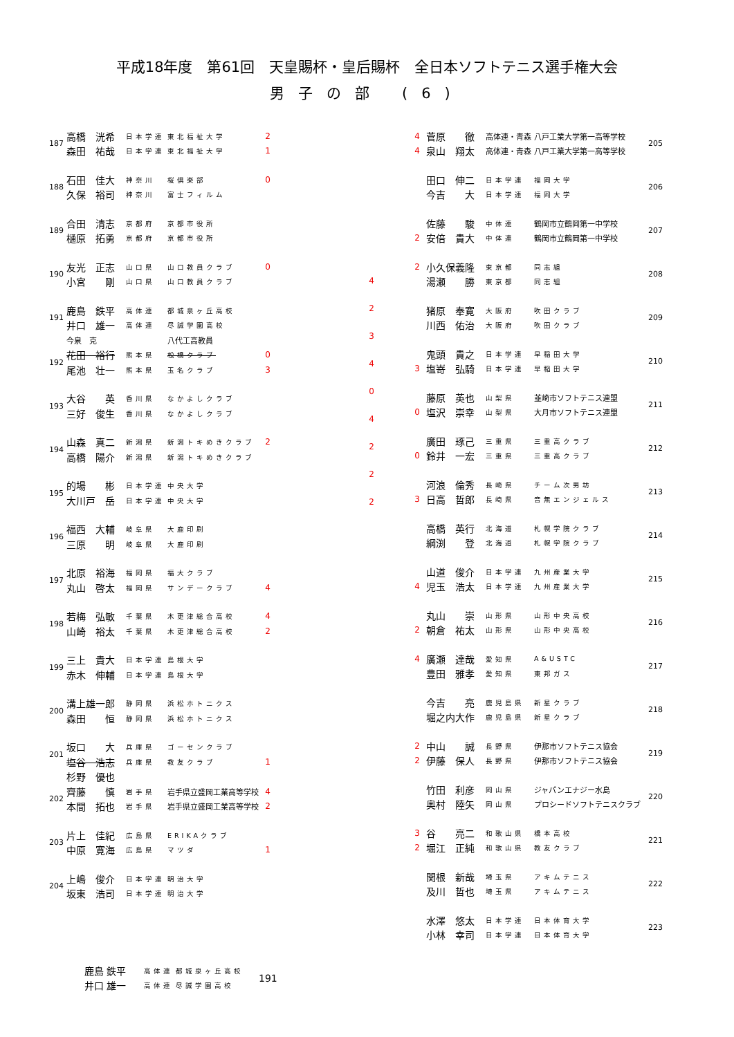平成18年度　第61回　天皇賜杯・皇后賜杯　全日本ソフトテニス選手権大会
男子の部 (6)
| 187 | 高橋 洸希 | 日本学連 | 東北福祉大学 | 2 |
| | 森田 祐哉 | 日本学連 | 東北福祉大学 | 1 |
| 188 | 石田 佳大 | 神奈川 | 桜倶楽部 | 0 |
| | 久保 裕司 | 神奈川 | 富士フィルム | |
| 189 | 合田 清志 | 京都府 | 京都市役所 | |
| | 樋原 拓勇 | 京都府 | 京都市役所 | |
| 190 | 友光 正志 | 山口県 | 山口教員クラブ | 0 |
| | 小宮 剛 | 山口県 | 山口教員クラブ | |
| 191 | 鹿島 鉄平 | 高体連 | 都城泉ヶ丘高校 | |
| | 井口 雄一 | 高体連 | 尽誠学園高校 | |
| | 今泉 克 | | 八代工高教員 | |
| 192 | 花田 裕行 | 熊本県 | 松橋クラブ | 0 |
| | 尾池 壮一 | 熊本県 | 玉名クラブ | 3 |
| 193 | 大谷 英 | 香川県 | なかよしクラブ | |
| | 三好 俊生 | 香川県 | なかよしクラブ | |
| 194 | 山森 真二 | 新潟県 | 新潟トキめきクラブ | 2 |
| | 高橋 陽介 | 新潟県 | 新潟トキめきクラブ | |
| 195 | 的場 彬 | 日本学連 | 中央大学 | |
| | 大川戸 岳 | 日本学連 | 中央大学 | |
| 196 | 福西 大輔 | 岐阜県 | 大鹿印刷 | |
| | 三原 明 | 岐阜県 | 大鹿印刷 | |
| 197 | 北原 裕海 | 福岡県 | 福大クラブ | |
| | 丸山 啓太 | 福岡県 | サンデークラブ | 4 |
| 198 | 若梅 弘敏 | 千葉県 | 木更津総合高校 | 4 |
| | 山崎 裕太 | 千葉県 | 木更津総合高校 | 2 |
| 199 | 三上 貴大 | 日本学連 | 島根大学 | |
| | 赤木 伸輔 | 日本学連 | 島根大学 | |
| 200 | 溝上雄一郎 | 静岡県 | 浜松ホトニクス | |
| | 森田 恒 | 静岡県 | 浜松ホトニクス | |
| 201 | 坂口 大 | 兵庫県 | ゴーセンクラブ | |
| | 塩谷 浩志 | 兵庫県 | 教友クラブ | 1 |
| | 杉野 優也 | | | |
| 202 | 齊藤 慎 | 岩手県 | 岩手県立盛岡工業高等学校 | 4 |
| | 本間 拓也 | 岩手県 | 岩手県立盛岡工業高等学校 | 2 |
| 203 | 片上 佳紀 | 広島県 | ERIKAクラブ | |
| | 中原 寛海 | 広島県 | マツダ | 1 |
| 204 | 上嶋 俊介 | 日本学連 | 明治大学 | |
| | 坂東 浩司 | 日本学連 | 明治大学 | |
4
2
3
4
0
4
2
2
2
| 4 | 菅原 徹 | 高体連・青森 | 八戸工業大学第一高等学校 | 205 |
| 4 | 泉山 翔太 | 高体連・青森 | 八戸工業大学第一高等学校 | |
| | 田口 伸二 | 日本学連 | 福岡大学 | 206 |
| | 今吉 大 | 日本学連 | 福岡大学 | |
| | 佐藤 駿 | 中体連 | 鶴岡市立鶴岡第一中学校 | 207 |
| 2 | 安倍 貴大 | 中体連 | 鶴岡市立鶴岡第一中学校 | |
| 2 | 小久保義隆 | 東京都 | 同志組 | 208 |
| | 湯瀬 勝 | 東京都 | 同志組 | |
| | 猪原 奉寛 | 大阪府 | 吹田クラブ | 209 |
| | 川西 佑治 | 大阪府 | 吹田クラブ | |
| | 鬼頭 貴之 | 日本学連 | 早稲田大学 | 210 |
| 3 | 塩嵜 弘騎 | 日本学連 | 早稲田大学 | |
| | 藤原 英也 | 山梨県 | 韮崎市ソフトテニス連盟 | 211 |
| 0 | 塩沢 崇幸 | 山梨県 | 大月市ソフトテニス連盟 | |
| | 廣田 琢己 | 三重県 | 三重高クラブ | 212 |
| 0 | 鈴井 一宏 | 三重県 | 三重高クラブ | |
| | 河浪 倫秀 | 長崎県 | チーム次男坊 | 213 |
| 3 | 日高 哲郎 | 長崎県 | 音無エンジェルス | |
| | 高橋 英行 | 北海道 | 札幌学院クラブ | 214 |
| | 綱渕 登 | 北海道 | 札幌学院クラブ | |
| | 山道 俊介 | 日本学連 | 九州産業大学 | 215 |
| 4 | 児玉 浩太 | 日本学連 | 九州産業大学 | |
| | 丸山 崇 | 山形県 | 山形中央高校 | 216 |
| 2 | 朝倉 祐太 | 山形県 | 山形中央高校 | |
| 4 | 廣瀬 達哉 | 愛知県 | A&USTC | 217 |
| | 豊田 雅孝 | 愛知県 | 東邦ガス | |
| | 今吉 亮 | 鹿児島県 | 新星クラブ | 218 |
| | 堀之内大作 | 鹿児島県 | 新星クラブ | |
| 2 | 中山 誠 | 長野県 | 伊那市ソフトテニス協会 | 219 |
| 2 | 伊藤 保人 | 長野県 | 伊那市ソフトテニス協会 | |
| | 竹田 利彦 | 岡山県 | ジャパンエナジー水島 | 220 |
| | 奥村 陸矢 | 岡山県 | プロシードソフトテニスクラブ | |
| 3 | 谷 亮二 | 和歌山県 | 橋本高校 | 221 |
| 2 | 堀江 正純 | 和歌山県 | 教友クラブ | |
| | 関根 新哉 | 埼玉県 | アキムテニス | 222 |
| | 及川 哲也 | 埼玉県 | アキムテニス | |
| | 水澤 悠太 | 日本学連 | 日本体育大学 | 223 |
| | 小林 幸司 | 日本学連 | 日本体育大学 | |
| 鹿島 鉄平 | 高体連 | 都城泉ヶ丘高校 | 191 |
| 井口 雄一 | 高体連 | 尽誠学園高校 | |